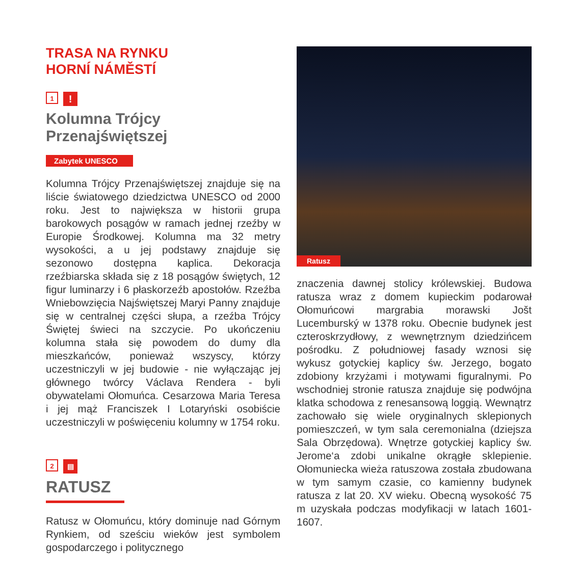TRASA NA RYNKU
HORNÍ NÁMĚSTÍ
1
!
Kolumna Trójcy Przenajświętszej
Zabytek UNESCO
Kolumna Trójcy Przenajświętszej znajduje się na liście światowego dziedzictwa UNESCO od 2000 roku. Jest to największa w historii grupa barokowych posągów w ramach jednej rzeźby w Europie Środkowej. Kolumna ma 32 metry wysokości, a u jej podstawy znajduje się sezonowo dostępna kaplica. Dekoracja rzeźbiarska składa się z 18 posągów świętych, 12 figur luminarzy i 6 płaskorzeźb apostołów. Rzeźba Wniebowzięcia Najświętszej Maryi Panny znajduje się w centralnej części słupa, a rzeźba Trójcy Świętej świeci na szczycie. Po ukończeniu kolumna stała się powodem do dumy dla mieszkańców, ponieważ wszyscy, którzy uczestniczyli w jej budowie - nie wyłączając jej głównego twórcy Václava Rendera - byli obywatelami Ołomuńca. Cesarzowa Maria Teresa i jej mąż Franciszek I Lotaryński osobiście uczestniczyli w poświęceniu kolumny w 1754 roku.
2
▤
RATUSZ
Ratusz w Ołomuńcu, który dominuje nad Górnym Rynkiem, od sześciu wieków jest symbolem gospodarczego i politycznego
Ratusz
znaczenia dawnej stolicy królewskiej. Budowa ratusza wraz z domem kupieckim podarował Ołomuńcowi margrabia morawski Jošt Lucemburský w 1378 roku. Obecnie budynek jest czteroskrzydłowy, z wewnętrznym dziedzińcem pośrodku. Z południowej fasady wznosi się wykusz gotyckiej kaplicy św. Jerzego, bogato zdobiony krzyżami i motywami figuralnymi. Po wschodniej stronie ratusza znajduje się podwójna klatka schodowa z renesansową loggią. Wewnątrz zachowało się wiele oryginalnych sklepionych pomieszczeń, w tym sala ceremonialna (dziejsza Sala Obrzędowa). Wnętrze gotyckiej kaplicy św. Jerome‘a zdobi unikalne okrągłe sklepienie. Ołomuniecka wieża ratuszowa została zbudowana w tym samym czasie, co kamienny budynek ratusza z lat 20. XV wieku. Obecną wysokość 75 m uzyskała podczas modyfikacji w latach 1601-1607.